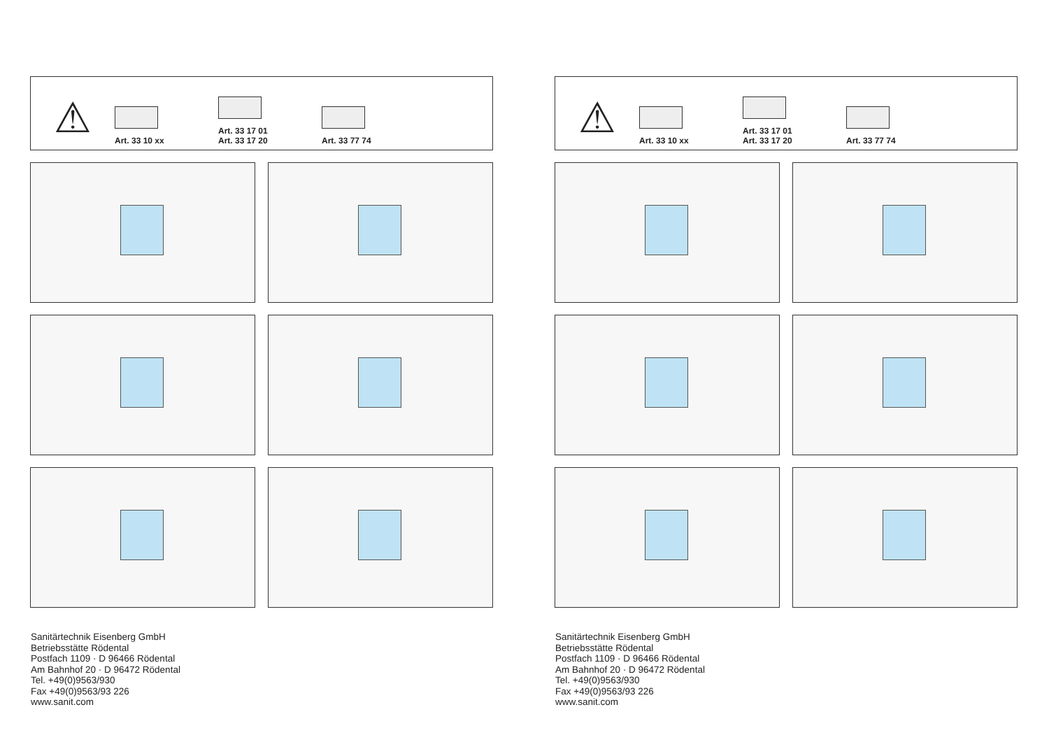⚠
Art. 33 10 xx
Art. 33 17 01
Art. 33 17 20
Art. 33 77 74
Sanitärtechnik Eisenberg GmbH
Betriebsstätte Rödental
Postfach 1109 · D 96466 Rödental
Am Bahnhof 20 · D 96472 Rödental
Tel. +49(0)9563/930
Fax +49(0)9563/93 226
www.sanit.com
⚠
Art. 33 10 xx
Art. 33 17 01
Art. 33 17 20
Art. 33 77 74
Sanitärtechnik Eisenberg GmbH
Betriebsstätte Rödental
Postfach 1109 · D 96466 Rödental
Am Bahnhof 20 · D 96472 Rödental
Tel. +49(0)9563/930
Fax +49(0)9563/93 226
www.sanit.com